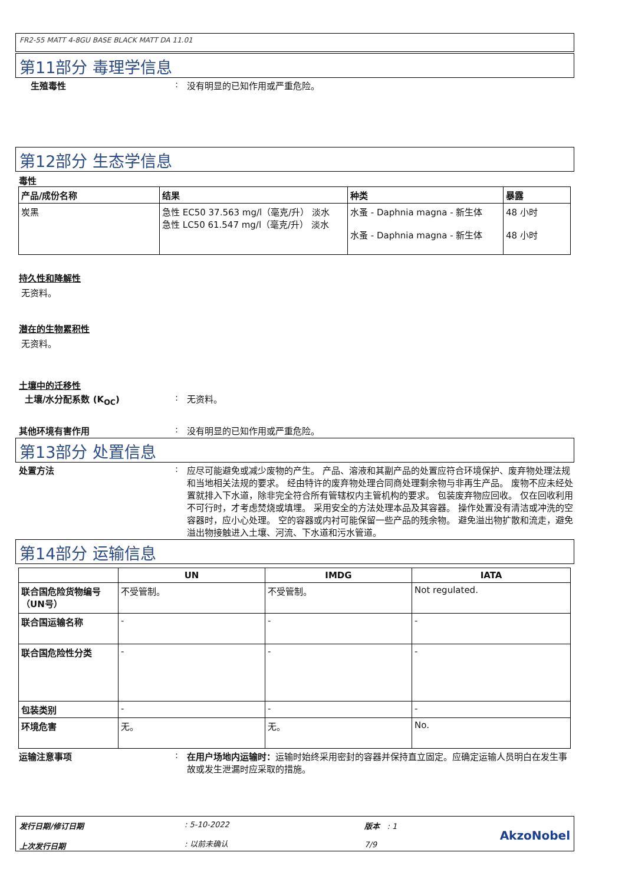FR2-55 MATT 4-8GU BASE BLACK MATT DA 11.01
第11部分 毒理学信息
生殖毒性 : 没有明显的已知作用或严重危险。
第12部分 生态学信息
毒性
| 产品/成份名称 | 结果 | 种类 | 暴露 |
| --- | --- | --- | --- |
| 炭黑 | 急性 EC50 37.563 mg/l（毫克/升） 淡水 急性 LC50 61.547 mg/l（毫克/升） 淡水 | 水蚤 - Daphnia magna - 新生体 水蚤 - Daphnia magna - 新生体 | 48 小时 48 小时 |
持久性和降解性
无资料。
潜在的生物累积性
无资料。
土壤中的迁移性
土壤/水分配系数 (K<sub>OC</sub>) : 无资料。
其他环境有害作用 : 没有明显的已知作用或严重危险。
第13部分 处置信息
处置方法 : 应尽可能避免或减少废物的产生。 产品、溶液和其副产品的处置应符合环境保护、废弃物处理法规和当地相关法规的要求。 经由特许的废弃物处理合同商处理剩余物与非再生产品。 废物不应未经处置就排入下水道，除非完全符合所有管辖权内主管机构的要求。 包装废弃物应回收。 仅在回收利用不可行时，才考虑焚烧或填埋。 采用安全的方法处理本品及其容器。 操作处置没有清洁或冲洗的空容器时，应小心处理。 空的容器或内衬可能保留一些产品的残余物。 避免溢出物扩散和流走，避免溢出物接触进入土壤、河流、下水道和污水管道。
第14部分 运输信息
| | UN | IMDG | IATA |
| --- | --- | --- | --- |
| 联合国危险货物编号（UN号） | 不受管制。 | 不受管制。 | Not regulated. |
| 联合国运输名称 | - | - | - |
| 联合国危险性分类 | - | - | - |
| 包装类别 | - | - | - |
| 环境危害 | 无。 | 无。 | No. |
运输注意事项 : 在用户场地内运输时：运输时始终采用密封的容器并保持直立固定。应确定运输人员明白在发生事故或发生泄漏时应采取的措施。
发行日期/修订日期
上次发行日期
: 5-10-2022
: 以前未确认
版本 : 1
7/9
AkzoNobel